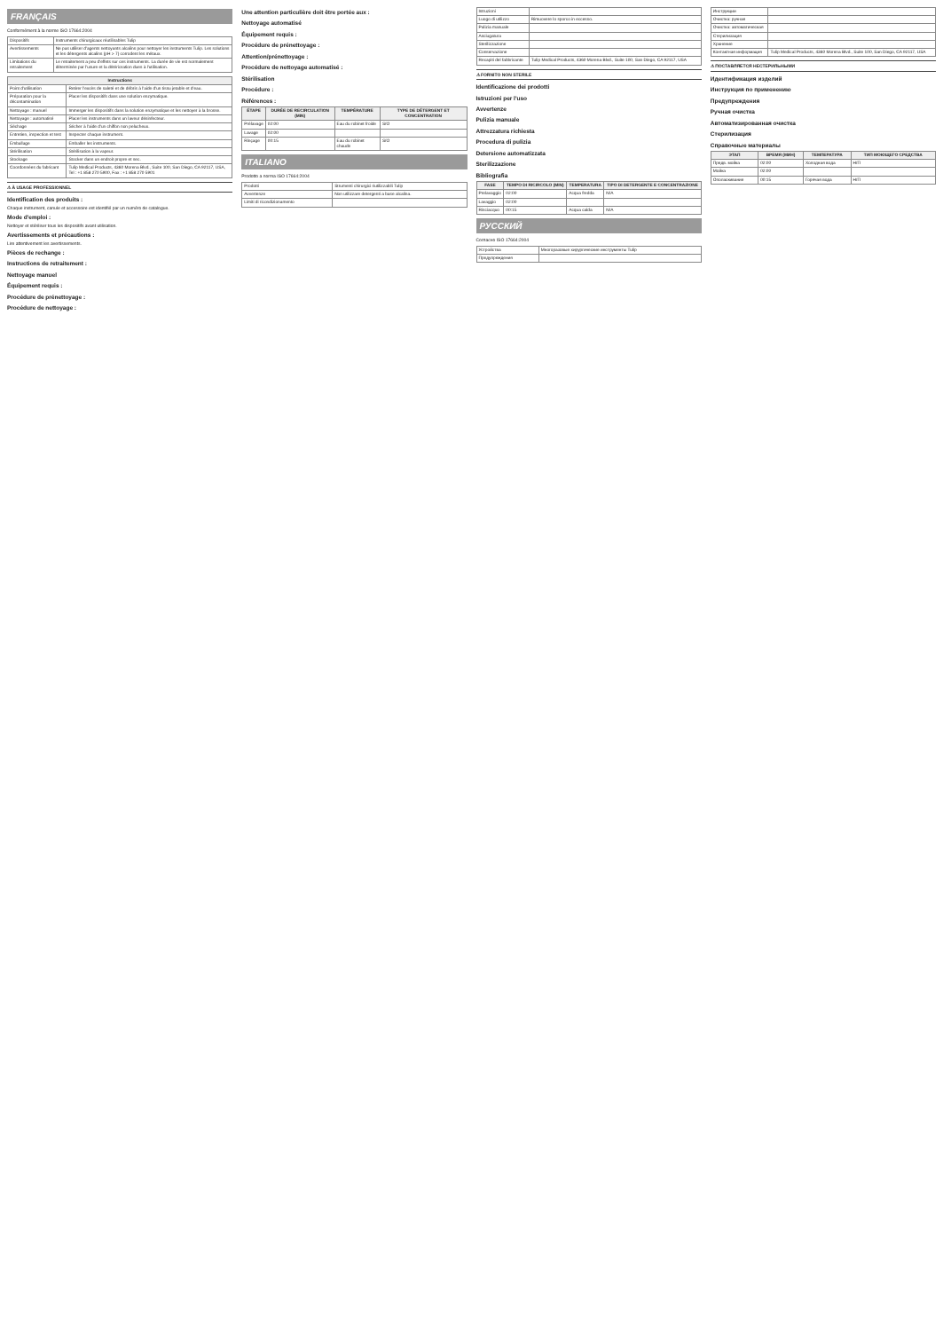FRANÇAIS
Conformément à la norme ISO 17664:2004
| Dispositifs | Instruments chirurgicaux réutilisables Tulip |
| Avertissements | Ne pas utiliser d'agents nettoyants alcalins pour nettoyer les instruments Tulip. Les solutions et les détergents alcalins (pH > 7) corrodent les métaux. |
| Limitations du retraitement | Le retraitement a peu d'effets sur ces instruments. La durée de vie est normalement déterminée par l'usure et la détérioration dues à l'utilisation. |
| Instructions | |
| --- | --- |
| Point d'utilisation | Retirer l'excès de saleté et de débris à l'aide d'un tissu jetable et d'eau. |
| Préparation pour la décontamination | Placer les dispositifs dans une solution enzymatique. |
| Nettoyage : manuel | Immerger les dispositifs dans la solution enzymatique et les nettoyer à la brosse. |
| Nettoyage : automatisé | Placer les instruments dans un laveur désinfecteur. |
| Séchage | Sécher à l'aide d'un chiffon non pelucheux. |
| Entretien, inspection et test | Inspecter chaque instrument. |
| Emballage | Emballer les instruments. |
| Stérilisation | Stérilisation à la vapeur. |
| Stockage | Stocker dans un endroit propre et sec. |
| Coordonnées du fabricant | Tulip Medical Products, 4360 Morena Blvd., Suite 100, San Diego, CA 92117, USA, Tel : +1 858 270 5900, Fax : +1 858 270 5901 |
⚠ À USAGE PROFESSIONNEL
Identification des produits :
Chaque instrument, canule et accessoire est identifié par un numéro de catalogue.
Mode d'emploi :
Nettoyer et stériliser tous les dispositifs avant utilisation.
Avertissements et précautions :
Lire attentivement les avertissements.
Pièces de rechange :
Instructions de retraitement :
Nettoyage manuel
Équipement requis :
Procédure de prénettoyage :
Procédure de nettoyage :
Une attention particulière doit être portée aux :
Nettoyage automatisé
Équipement requis :
Procédure de prénettoyage :
Attention/prénettoyage :
Procédure de nettoyage automatisé :
Stérilisation
Procédure :
Références :
| ÉTAPE | DURÉE DE RECIRCULATION (MIN) | TEMPÉRATURE | TYPE DE DÉTERGENT ET CONCENTRATION |
| --- | --- | --- | --- |
| Prélavage | 02:00 | Eau du robinet froide | S/O |
| Lavage | 02:00 | | |
| Rinçage | 00:15 | Eau du robinet chaude | S/O |
ITALIANO
Prodotto a norma ISO 17664:2004
| Prodotti | Strumenti chirurgici riutilizzabili Tulip |
| Avvertenze | Non utilizzare detergenti a base alcalina. |
| Limiti di ricondizionamento | |
| Istruzioni | |
| Luogo di utilizzo | Rimuovere lo sporco in eccesso. |
| Pulizia manuale | |
| Asciugatura | |
| Sterilizzazione | |
| Conservazione | |
| Recapiti del fabbricante | Tulip Medical Products, 4360 Morena Blvd., Suite 100, San Diego, CA 92117, USA |
⚠ FORNITO NON STERILE
Identificazione dei prodotti
Istruzioni per l'uso
Avvertenze
Pulizia manuale
Attrezzatura richiesta
Procedura di pulizia
Detersione automatizzata
Sterilizzazione
Bibliografia
| FASE | TEMPO DI RICIRCOLO (MIN) | TEMPERATURA | TIPO DI DETERGENTE E CONCENTRAZIONE |
| --- | --- | --- | --- |
| Prelavaggio | 02:00 | Acqua fredda | N/A |
| Lavaggio | 02:00 | | |
| Risciacquo | 00:15 | Acqua calda | N/A |
РУССКИЙ
Согласно ISO 17664:2004
| Устройства | Многоразовые хирургические инструменты Tulip |
| Предупреждения | |
| Инструкции | |
| Очистка: ручная | |
| Очистка: автоматическая | |
| Стерилизация | |
| Хранение | |
| Контактная информация | Tulip Medical Products, 4360 Morena Blvd., Suite 100, San Diego, CA 92117, USA |
⚠ ПОСТАВЛЯЕТСЯ НЕСТЕРИЛЬНЫМИ
Идентификация изделий
Инструкция по применению
Предупреждения
Ручная очистка
Автоматизированная очистка
Стерилизация
Справочные материалы
| ЭТАП | ВРЕМЯ (МИН) | ТЕМПЕРАТУРА | ТИП МОЮЩЕГО СРЕДСТВА |
| --- | --- | --- | --- |
| Предв. мойка | 02:00 | Холодная вода | Н/П |
| Мойка | 02:00 | | |
| Ополаскивание | 00:15 | Горячая вода | Н/П |